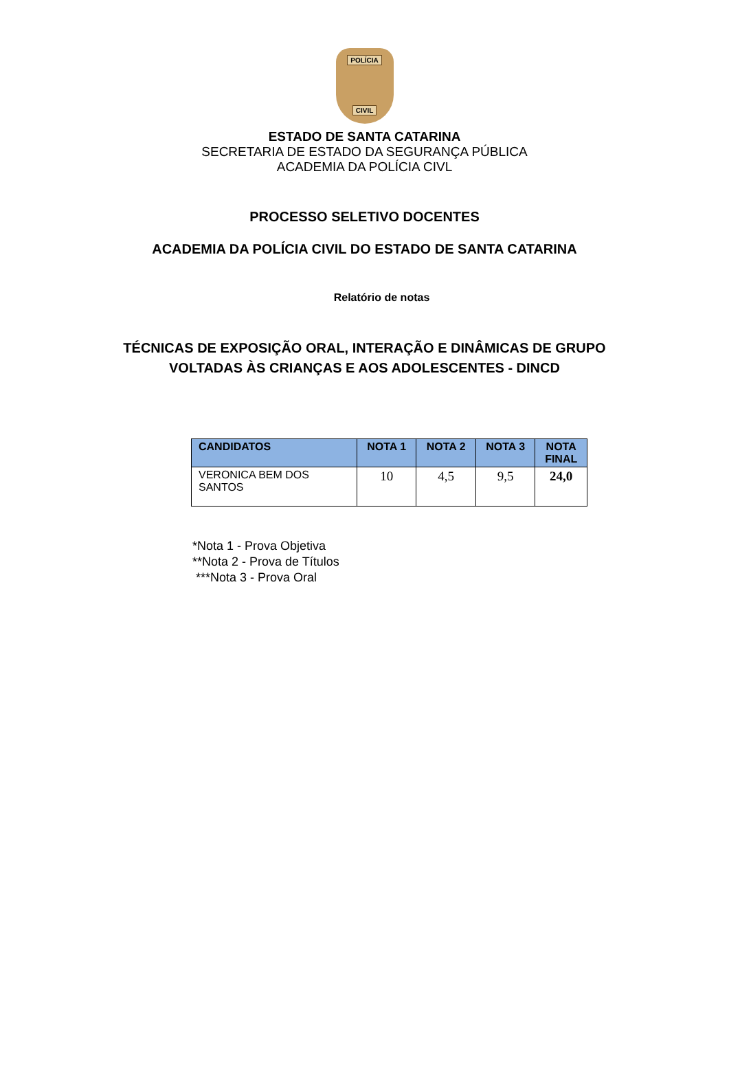POLÍCIA
CIVIL
ESTADO DE SANTA CATARINA
SECRETARIA DE ESTADO DA SEGURANÇA PÚBLICA
ACADEMIA DA POLÍCIA CIVL
PROCESSO SELETIVO DOCENTES
ACADEMIA DA POLÍCIA CIVIL DO ESTADO DE SANTA CATARINA
Relatório de notas
TÉCNICAS DE EXPOSIÇÃO ORAL, INTERAÇÃO E DINÂMICAS DE GRUPO
VOLTADAS ÀS CRIANÇAS E AOS ADOLESCENTES - DINCD
| CANDIDATOS | NOTA 1 | NOTA 2 | NOTA 3 | NOTA FINAL |
| --- | --- | --- | --- | --- |
| VERONICA BEM DOS SANTOS | 10 | 4,5 | 9,5 | 24,0 |
*Nota 1 - Prova Objetiva
**Nota 2 - Prova de Títulos
***Nota 3 - Prova Oral